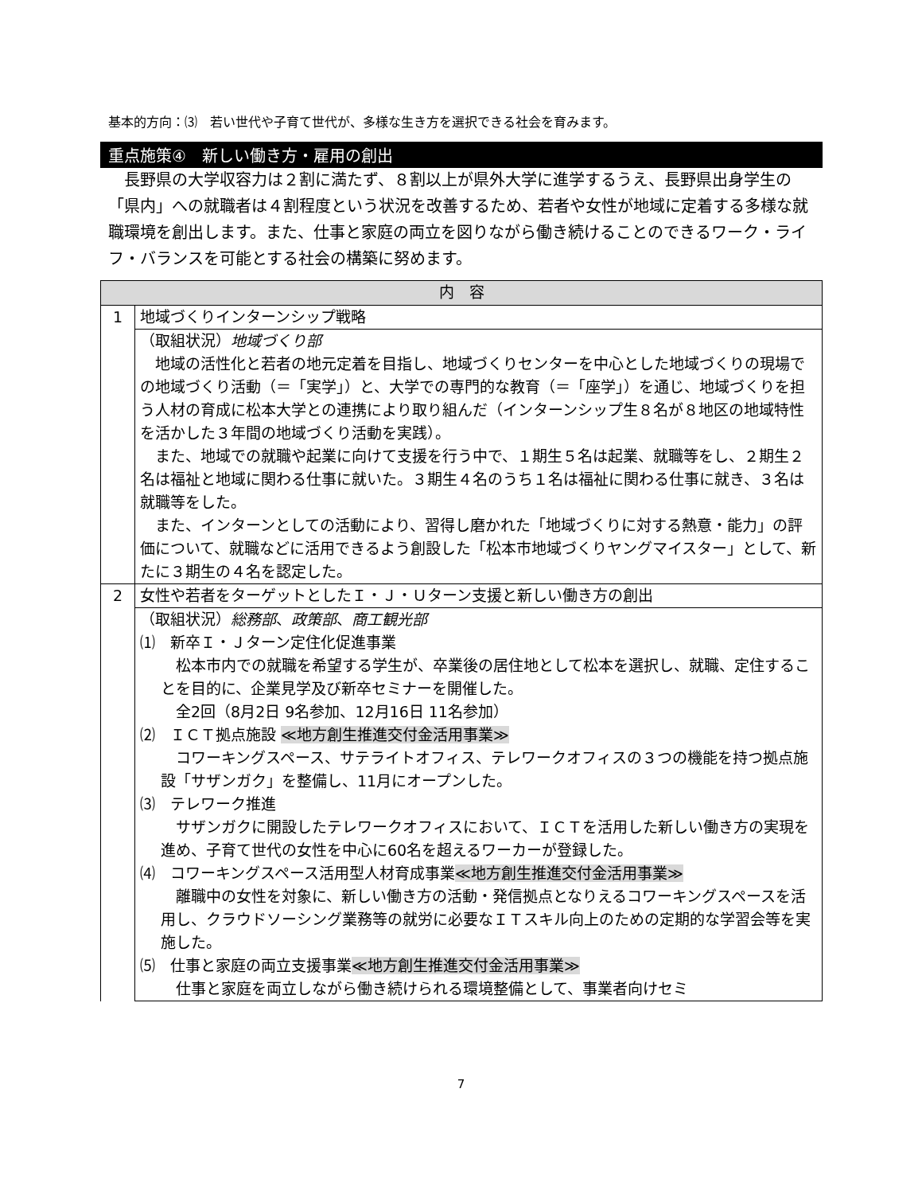基本的方向：⑶　若い世代や子育て世代が、多様な生き方を選択できる社会を育みます。
重点施策④　新しい働き方・雇用の創出
　長野県の大学収容力は２割に満たず、８割以上が県外大学に進学するうえ、長野県出身学生の「県内」への就職者は４割程度という状況を改善するため、若者や女性が地域に定着する多様な就職環境を創出します。また、仕事と家庭の両立を図りながら働き続けることのできるワーク・ライフ・バランスを可能とする社会の構築に努めます。
| 内 容 | |
| --- | --- |
| 1 | 地域づくりインターンシップ戦略 |
| | （取組状況） 地域づくり部 地域の活性化と若者の地元定着を目指し、地域づくりセンターを中心とした地域づくりの現場での地域づくり活動（＝「実学」）と、大学での専門的な教育（＝「座学」）を通じ、地域づくりを担う人材の育成に松本大学との連携により取り組んだ（インターンシップ生８名が８地区の地域特性を活かした３年間の地域づくり活動を実践）。 また、地域での就職や起業に向けて支援を行う中で、１期生５名は起業、就職等をし、２期生２名は福祉と地域に関わる仕事に就いた。３期生４名のうち１名は福祉に関わる仕事に就き、３名は就職等をした。 また、インターンとしての活動により、習得し磨かれた「地域づくりに対する熱意・能力」の評価について、就職などに活用できるよう創設した「松本市地域づくりヤングマイスター」として、新たに３期生の４名を認定した。 |
| 2 | 女性や若者をターゲットとしたＩ・Ｊ・Ｕターン支援と新しい働き方の創出 |
| | （取組状況） 総務部 、 政策部 、 商工観光部 ⑴ 新卒Ｉ・Ｊターン定住化促進事業 松本市内での就職を希望する学生が、卒業後の居住地として松本を選択し、就職、定住することを目的に、企業見学及び新卒セミナーを開催した。 全2回（8月2日 9名参加、12月16日 11名参加） ⑵ ＩＣＴ拠点施設 ≪地方創生推進交付金活用事業≫ コワーキングスペース、サテライトオフィス、テレワークオフィスの３つの機能を持つ拠点施設「サザンガク」を整備し、11月にオープンした。 ⑶ テレワーク推進 サザンガクに開設したテレワークオフィスにおいて、ＩＣＴを活用した新しい働き方の実現を進め、子育て世代の女性を中心に60名を超えるワーカーが登録した。 ⑷ コワーキングスペース活用型人材育成事業 ≪地方創生推進交付金活用事業≫ 離職中の女性を対象に、新しい働き方の活動・発信拠点となりえるコワーキングスペースを活用し、クラウドソーシング業務等の就労に必要なＩＴスキル向上のための定期的な学習会等を実施した。 ⑸ 仕事と家庭の両立支援事業 ≪地方創生推進交付金活用事業≫ 仕事と家庭を両立しながら働き続けられる環境整備として、事業者向けセミ |
7